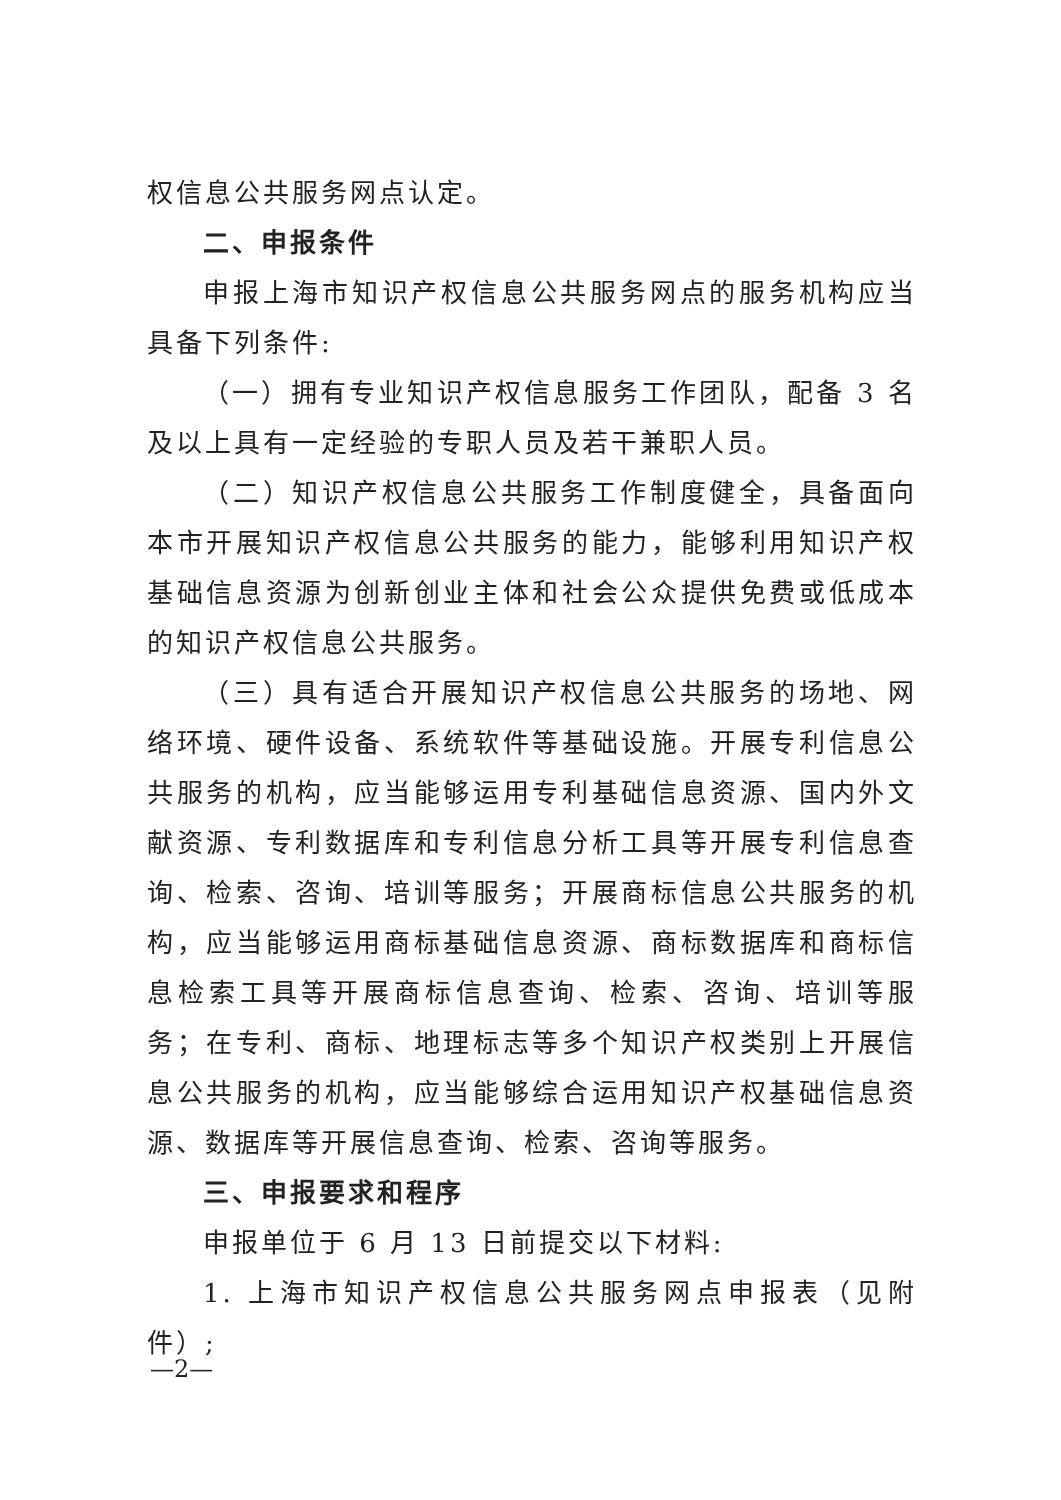权信息公共服务网点认定。
二、申报条件
申报上海市知识产权信息公共服务网点的服务机构应当具备下列条件:
（一）拥有专业知识产权信息服务工作团队，配备 3 名及以上具有一定经验的专职人员及若干兼职人员。
（二）知识产权信息公共服务工作制度健全，具备面向本市开展知识产权信息公共服务的能力，能够利用知识产权基础信息资源为创新创业主体和社会公众提供免费或低成本的知识产权信息公共服务。
（三）具有适合开展知识产权信息公共服务的场地、网络环境、硬件设备、系统软件等基础设施。开展专利信息公共服务的机构，应当能够运用专利基础信息资源、国内外文献资源、专利数据库和专利信息分析工具等开展专利信息查询、检索、咨询、培训等服务；开展商标信息公共服务的机构，应当能够运用商标基础信息资源、商标数据库和商标信息检索工具等开展商标信息查询、检索、咨询、培训等服务；在专利、商标、地理标志等多个知识产权类别上开展信息公共服务的机构，应当能够综合运用知识产权基础信息资源、数据库等开展信息查询、检索、咨询等服务。
三、申报要求和程序
申报单位于 6 月 13 日前提交以下材料:
1. 上海市知识产权信息公共服务网点申报表（见附件）;
—2—